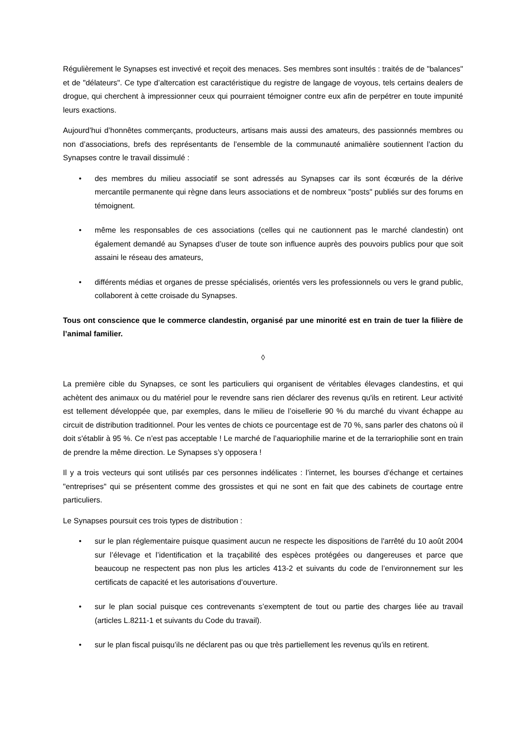Régulièrement le Synapses est invectivé et reçoit des menaces. Ses membres sont insultés : traités de de "balances" et de "délateurs". Ce type d’altercation est caractéristique du registre de langage de voyous, tels certains dealers de drogue, qui cherchent à impressionner ceux qui pourraient témoigner contre eux afin de perpétrer en toute impunité leurs exactions.
Aujourd’hui d’honnêtes commerçants, producteurs, artisans mais aussi des amateurs, des passionnés membres ou non d’associations, brefs des représentants de l’ensemble de la communauté animalière soutiennent l’action du Synapses contre le travail dissimulé :
• des membres du milieu associatif se sont adressés au Synapses car ils sont écœurés de la dérive mercantile permanente qui règne dans leurs associations et de nombreux "posts" publiés sur des forums en témoignent.
• même les responsables de ces associations (celles qui ne cautionnent pas le marché clandestin) ont également demandé au Synapses d’user de toute son influence auprès des pouvoirs publics pour que soit assaini le réseau des amateurs,
• différents médias et organes de presse spécialisés, orientés vers les professionnels ou vers le grand public, collaborent à cette croisade du Synapses.
Tous ont conscience que le commerce clandestin, organisé par une minorité est en train de tuer la filière de l’animal familier.
◊
La première cible du Synapses, ce sont les particuliers qui organisent de véritables élevages clandestins, et qui achètent des animaux ou du matériel pour le revendre sans rien déclarer des revenus qu'ils en retirent. Leur activité est tellement développée que, par exemples, dans le milieu de l’oisellerie 90 % du marché du vivant échappe au circuit de distribution traditionnel. Pour les ventes de chiots ce pourcentage est de 70 %, sans parler des chatons où il doit s'établir à 95 %. Ce n’est pas acceptable ! Le marché de l’aquariophilie marine et de la terrariophilie sont en train de prendre la même direction. Le Synapses s’y opposera !
Il y a trois vecteurs qui sont utilisés par ces personnes indélicates : l’internet, les bourses d’échange et certaines "entreprises" qui se présentent comme des grossistes et qui ne sont en fait que des cabinets de courtage entre particuliers.
Le Synapses poursuit ces trois types de distribution :
• sur le plan réglementaire puisque quasiment aucun ne respecte les dispositions de l'arrêté du 10 août 2004 sur l’élevage et l’identification et la traçabilité des espèces protégées ou dangereuses et parce que beaucoup ne respectent pas non plus les articles 413-2 et suivants du code de l’environnement sur les certificats de capacité et les autorisations d’ouverture.
• sur le plan social puisque ces contrevenants s’exemptent de tout ou partie des charges liée au travail (articles L.8211-1 et suivants du Code du travail).
• sur le plan fiscal puisqu’ils ne déclarent pas ou que très partiellement les revenus qu’ils en retirent.